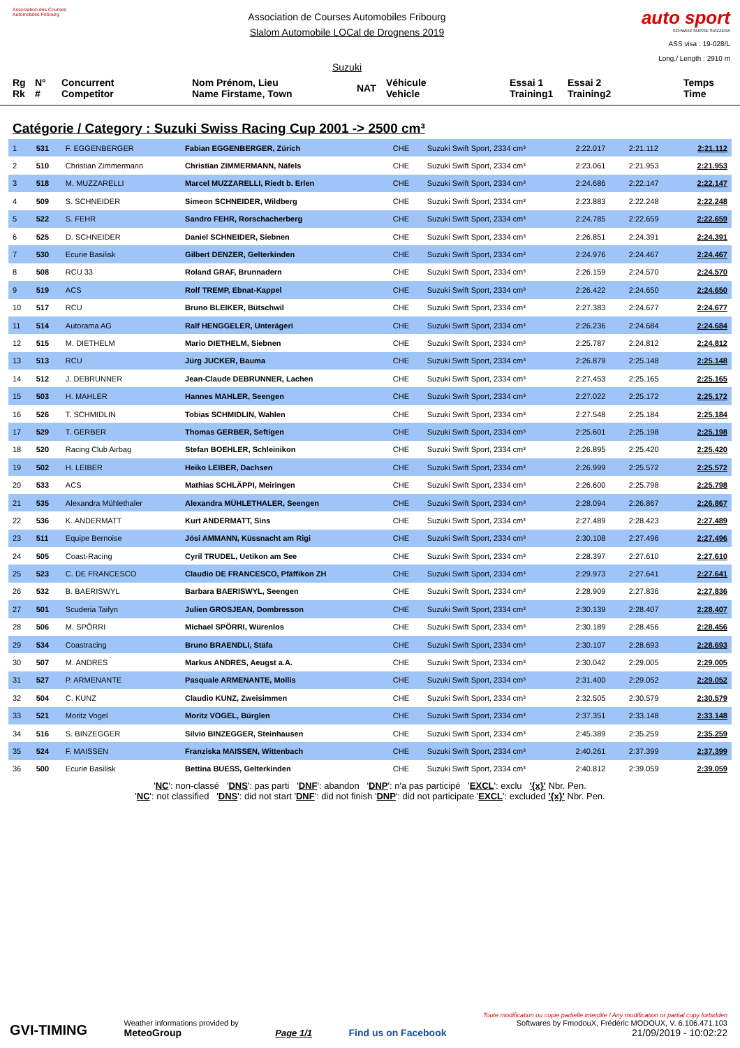Association des Courses Automobiles Fribourg
Association de Courses Automobiles Fribourg
Slalom Automobile LOCal de Drognens 2019
Suzuki
auto sport
SCHWEIZ SUISSE SVIZZERA
ASS visa : 19-028/L
Long./ Length : 2910 m
Rg
Rk
N°
#
Concurrent
Competitor
Nom Prénom, Lieu
Name Firstame, Town
NAT
Véhicule
Vehicle
Essai 1
Training1
Essai 2
Training2
Temps
Time
Catégorie / Category : Suzuki Swiss Racing Cup 2001 -> 2500 cm³
| 1 | 531 | F. EGGENBERGER | Fabian EGGENBERGER, Zürich | CHE | Suzuki Swift Sport, 2334 cm³ | 2:22.017 | 2:21.112 | 2:21.112 |
| 2 | 510 | Christian Zimmermann | Christian ZIMMERMANN, Näfels | CHE | Suzuki Swift Sport, 2334 cm³ | 2:23.061 | 2:21.953 | 2:21.953 |
| 3 | 518 | M. MUZZARELLI | Marcel MUZZARELLI, Riedt b. Erlen | CHE | Suzuki Swift Sport, 2334 cm³ | 2:24.686 | 2:22.147 | 2:22.147 |
| 4 | 509 | S. SCHNEIDER | Simeon SCHNEIDER, Wildberg | CHE | Suzuki Swift Sport, 2334 cm³ | 2:23.883 | 2:22.248 | 2:22.248 |
| 5 | 522 | S. FEHR | Sandro FEHR, Rorschacherberg | CHE | Suzuki Swift Sport, 2334 cm³ | 2:24.785 | 2:22.659 | 2:22.659 |
| 6 | 525 | D. SCHNEIDER | Daniel SCHNEIDER, Siebnen | CHE | Suzuki Swift Sport, 2334 cm³ | 2:26.851 | 2:24.391 | 2:24.391 |
| 7 | 530 | Ecurie Basilisk | Gilbert DENZER, Gelterkinden | CHE | Suzuki Swift Sport, 2334 cm³ | 2:24.976 | 2:24.467 | 2:24.467 |
| 8 | 508 | RCU 33 | Roland GRAF, Brunnadern | CHE | Suzuki Swift Sport, 2334 cm³ | 2:26.159 | 2:24.570 | 2:24.570 |
| 9 | 519 | ACS | Rolf TREMP, Ebnat-Kappel | CHE | Suzuki Swift Sport, 2334 cm³ | 2:26.422 | 2:24.650 | 2:24.650 |
| 10 | 517 | RCU | Bruno BLEIKER, Bütschwil | CHE | Suzuki Swift Sport, 2334 cm³ | 2:27.383 | 2:24.677 | 2:24.677 |
| 11 | 514 | Autorama AG | Ralf HENGGELER, Unterägeri | CHE | Suzuki Swift Sport, 2334 cm³ | 2:26.236 | 2:24.684 | 2:24.684 |
| 12 | 515 | M. DIETHELM | Mario DIETHELM, Siebnen | CHE | Suzuki Swift Sport, 2334 cm³ | 2:25.787 | 2:24.812 | 2:24.812 |
| 13 | 513 | RCU | Jürg JUCKER, Bauma | CHE | Suzuki Swift Sport, 2334 cm³ | 2:26.879 | 2:25.148 | 2:25.148 |
| 14 | 512 | J. DEBRUNNER | Jean-Claude DEBRUNNER, Lachen | CHE | Suzuki Swift Sport, 2334 cm³ | 2:27.453 | 2:25.165 | 2:25.165 |
| 15 | 503 | H. MAHLER | Hannes MAHLER, Seengen | CHE | Suzuki Swift Sport, 2334 cm³ | 2:27.022 | 2:25.172 | 2:25.172 |
| 16 | 526 | T. SCHMIDLIN | Tobias SCHMIDLIN, Wahlen | CHE | Suzuki Swift Sport, 2334 cm³ | 2:27.548 | 2:25.184 | 2:25.184 |
| 17 | 529 | T. GERBER | Thomas GERBER, Seftigen | CHE | Suzuki Swift Sport, 2334 cm³ | 2:25.601 | 2:25.198 | 2:25.198 |
| 18 | 520 | Racing Club Airbag | Stefan BOEHLER, Schleinikon | CHE | Suzuki Swift Sport, 2334 cm³ | 2:26.895 | 2:25.420 | 2:25.420 |
| 19 | 502 | H. LEIBER | Heiko LEIBER, Dachsen | CHE | Suzuki Swift Sport, 2334 cm³ | 2:26.999 | 2:25.572 | 2:25.572 |
| 20 | 533 | ACS | Mathias SCHLÄPPI, Meiringen | CHE | Suzuki Swift Sport, 2334 cm³ | 2:26.600 | 2:25.798 | 2:25.798 |
| 21 | 535 | Alexandra Mühlethaler | Alexandra MÜHLETHALER, Seengen | CHE | Suzuki Swift Sport, 2334 cm³ | 2:28.094 | 2:26.867 | 2:26.867 |
| 22 | 536 | K. ANDERMATT | Kurt ANDERMATT, Sins | CHE | Suzuki Swift Sport, 2334 cm³ | 2:27.489 | 2:28.423 | 2:27.489 |
| 23 | 511 | Equipe Bernoise | Jösi AMMANN, Küssnacht am Rigi | CHE | Suzuki Swift Sport, 2334 cm³ | 2:30.108 | 2:27.496 | 2:27.496 |
| 24 | 505 | Coast-Racing | Cyril TRUDEL, Uetikon am See | CHE | Suzuki Swift Sport, 2334 cm³ | 2:28.397 | 2:27.610 | 2:27.610 |
| 25 | 523 | C. DE FRANCESCO | Claudio DE FRANCESCO, Pfäffikon ZH | CHE | Suzuki Swift Sport, 2334 cm³ | 2:29.973 | 2:27.641 | 2:27.641 |
| 26 | 532 | B. BAERISWYL | Barbara BAERISWYL, Seengen | CHE | Suzuki Swift Sport, 2334 cm³ | 2:28.909 | 2:27.836 | 2:27.836 |
| 27 | 501 | Scuderia Taifyn | Julien GROSJEAN, Dombresson | CHE | Suzuki Swift Sport, 2334 cm³ | 2:30.139 | 2:28.407 | 2:28.407 |
| 28 | 506 | M. SPÖRRI | Michael SPÖRRI, Würenlos | CHE | Suzuki Swift Sport, 2334 cm³ | 2:30.189 | 2:28.456 | 2:28.456 |
| 29 | 534 | Coastracing | Bruno BRAENDLI, Stäfa | CHE | Suzuki Swift Sport, 2334 cm³ | 2:30.107 | 2:28.693 | 2:28.693 |
| 30 | 507 | M. ANDRES | Markus ANDRES, Aeugst a.A. | CHE | Suzuki Swift Sport, 2334 cm³ | 2:30.042 | 2:29.005 | 2:29.005 |
| 31 | 527 | P. ARMENANTE | Pasquale ARMENANTE, Mollis | CHE | Suzuki Swift Sport, 2334 cm³ | 2:31.400 | 2:29.052 | 2:29.052 |
| 32 | 504 | C. KUNZ | Claudio KUNZ, Zweisimmen | CHE | Suzuki Swift Sport, 2334 cm³ | 2:32.505 | 2:30.579 | 2:30.579 |
| 33 | 521 | Moritz Vogel | Moritz VOGEL, Bürglen | CHE | Suzuki Swift Sport, 2334 cm³ | 2:37.351 | 2:33.148 | 2:33.148 |
| 34 | 516 | S. BINZEGGER | Silvio BINZEGGER, Steinhausen | CHE | Suzuki Swift Sport, 2334 cm³ | 2:45.389 | 2:35.259 | 2:35.259 |
| 35 | 524 | F. MAISSEN | Franziska MAISSEN, Wittenbach | CHE | Suzuki Swift Sport, 2334 cm³ | 2:40.261 | 2:37.399 | 2:37.399 |
| 36 | 500 | Ecurie Basilisk | Bettina BUESS, Gelterkinden | CHE | Suzuki Swift Sport, 2334 cm³ | 2:40.812 | 2:39.059 | 2:39.059 |
'NC': non-classé 'DNS': pas parti 'DNF': abandon 'DNP': n'a pas participé 'EXCL': exclu '{x}' Nbr. Pen.
'NC': not classified 'DNS': did not start 'DNF': did not finish 'DNP': did not participate 'EXCL': excluded '{x}' Nbr. Pen.
GVI-TIMING
Weather informations provided by
MeteoGroup
Page 1/1
Find us on Facebook
Toute modification ou copie partielle interdite / Any modification or partial copy forbidden
Softwares by FmodouX, Frédéric MODOUX, V. 6.106.471.103
21/09/2019 - 10:02:22